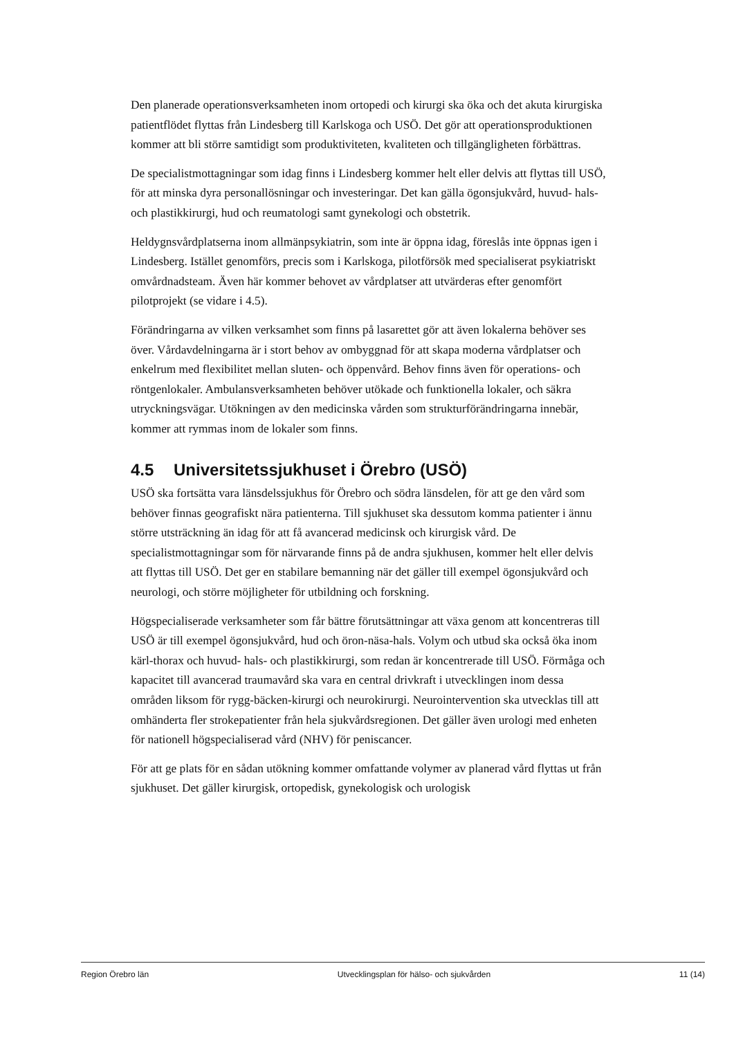Den planerade operationsverksamheten inom ortopedi och kirurgi ska öka och det akuta kirurgiska patientflödet flyttas från Lindesberg till Karlskoga och USÖ. Det gör att operationsproduktionen kommer att bli större samtidigt som produktiviteten, kvaliteten och tillgängligheten förbättras.
De specialistmottagningar som idag finns i Lindesberg kommer helt eller delvis att flyttas till USÖ, för att minska dyra personallösningar och investeringar. Det kan gälla ögonsjukvård, huvud- hals- och plastikkirurgi, hud och reumatologi samt gynekologi och obstetrik.
Heldygnsvårdplatserna inom allmänpsykiatrin, som inte är öppna idag, föreslås inte öppnas igen i Lindesberg. Istället genomförs, precis som i Karlskoga, pilotförsök med specialiserat psykiatriskt omvårdnadsteam. Även här kommer behovet av vårdplatser att utvärderas efter genomfört pilotprojekt (se vidare i 4.5).
Förändringarna av vilken verksamhet som finns på lasarettet gör att även lokalerna behöver ses över. Vårdavdelningarna är i stort behov av ombyggnad för att skapa moderna vårdplatser och enkelrum med flexibilitet mellan sluten- och öppenvård. Behov finns även för operations- och röntgenlokaler. Ambulansverksamheten behöver utökade och funktionella lokaler, och säkra utryckningsvägar. Utökningen av den medicinska vården som strukturförändringarna innebär, kommer att rymmas inom de lokaler som finns.
4.5 Universitetssjukhuset i Örebro (USÖ)
USÖ ska fortsätta vara länsdelssjukhus för Örebro och södra länsdelen, för att ge den vård som behöver finnas geografiskt nära patienterna. Till sjukhuset ska dessutom komma patienter i ännu större utsträckning än idag för att få avancerad medicinsk och kirurgisk vård. De specialistmottagningar som för närvarande finns på de andra sjukhusen, kommer helt eller delvis att flyttas till USÖ. Det ger en stabilare bemanning när det gäller till exempel ögonsjukvård och neurologi, och större möjligheter för utbildning och forskning.
Högspecialiserade verksamheter som får bättre förutsättningar att växa genom att koncentreras till USÖ är till exempel ögonsjukvård, hud och öron-näsa-hals. Volym och utbud ska också öka inom kärl-thorax och huvud- hals- och plastikkirurgi, som redan är koncentrerade till USÖ. Förmåga och kapacitet till avancerad traumavård ska vara en central drivkraft i utvecklingen inom dessa områden liksom för rygg-bäcken-kirurgi och neurokirurgi. Neurointervention ska utvecklas till att omhänderta fler strokepatienter från hela sjukvårdsregionen. Det gäller även urologi med enheten för nationell högspecialiserad vård (NHV) för peniscancer.
För att ge plats för en sådan utökning kommer omfattande volymer av planerad vård flyttas ut från sjukhuset. Det gäller kirurgisk, ortopedisk, gynekologisk och urologisk
Region Örebro län Utvecklingsplan för hälso- och sjukvården 11 (14)